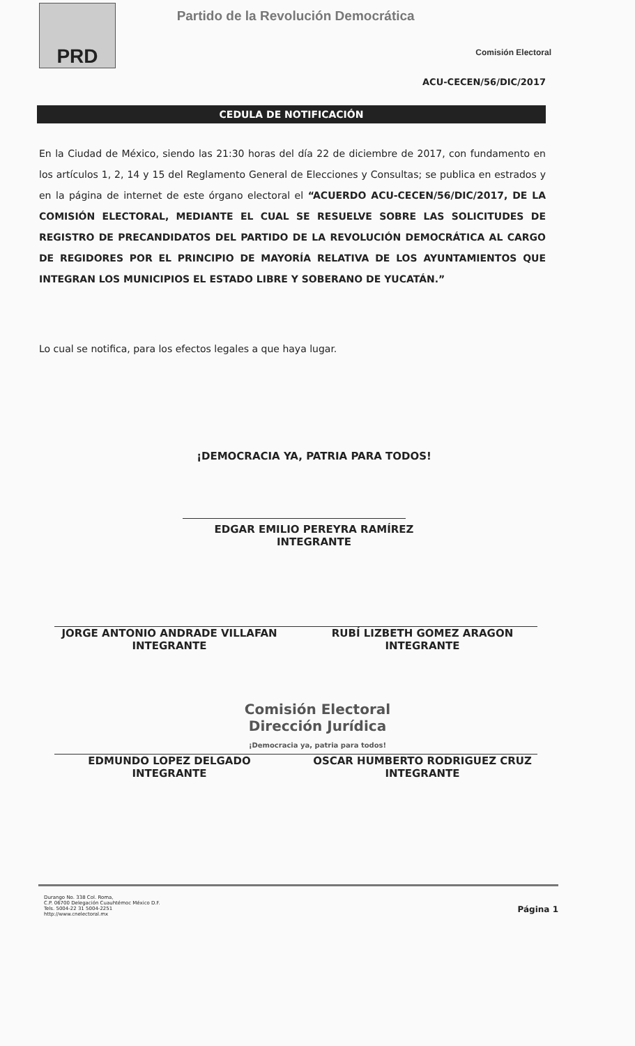PRD
Partido de la Revolución Democrática
Comisión Electoral
ACU-CECEN/56/DIC/2017
CEDULA DE NOTIFICACIÓN
En la Ciudad de México, siendo las 21:30 horas del día 22 de diciembre de 2017, con fundamento en los artículos 1, 2, 14 y 15 del Reglamento General de Elecciones y Consultas; se publica en estrados y en la página de internet de este órgano electoral el “ACUERDO ACU-CECEN/56/DIC/2017, DE LA COMISIÓN ELECTORAL, MEDIANTE EL CUAL SE RESUELVE SOBRE LAS SOLICITUDES DE REGISTRO DE PRECANDIDATOS DEL PARTIDO DE LA REVOLUCIÓN DEMOCRÁTICA AL CARGO DE REGIDORES POR EL PRINCIPIO DE MAYORÍA RELATIVA DE LOS AYUNTAMIENTOS QUE INTEGRAN LOS MUNICIPIOS EL ESTADO LIBRE Y SOBERANO DE YUCATÁN.”
Lo cual se notifica, para los efectos legales a que haya lugar.
¡DEMOCRACIA YA, PATRIA PARA TODOS!
EDGAR EMILIO PEREYRA RAMÍREZ
INTEGRANTE
JORGE ANTONIO ANDRADE VILLAFAN
INTEGRANTE
RUBÍ LIZBETH GOMEZ ARAGON
INTEGRANTE
Comisión Electoral
Dirección Jurídica
¡Democracia ya, patria para todos!
EDMUNDO LOPEZ DELGADO
INTEGRANTE
OSCAR HUMBERTO RODRIGUEZ CRUZ
INTEGRANTE
Durango No. 338 Col. Roma,
C.P. 06700 Delegación Cuauhtémoc México D.F.
Tels. 5004-22 31 5004-2251
http://www.cnelectoral.mx
Página 1